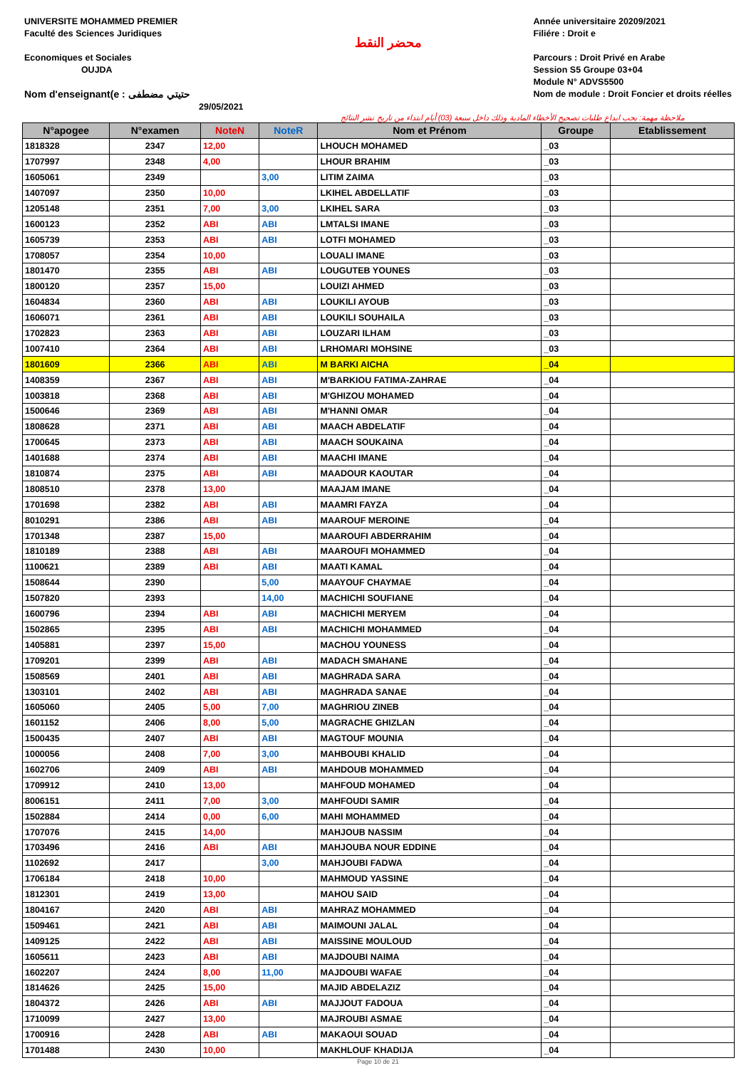UNIVERSITE MOHAMMED PREMIER
Faculté des Sciences Juridiques
Economiques et Sociales
OUJDA
Nom d'enseignant(e : حتيتي مضطفى
29/05/2021
محضر النقط
Année universitaire 20209/2021
Filiére : Droit e
Parcours : Droit Privé en Arabe
Session S5 Groupe 03+04
Module N° ADVS5500
Nom de module : Droit Foncier et droits réelles
ملاحظة مهمة: يجب ايداع طلبات تصحيح الأخطاء المادية وذلك داخل سبعة (03) أيام ابتداء من تاريخ نشر النتائج
| N°apogee | N°examen | NoteN | NoteR | Nom et Prénom | Groupe | Etablissement |
| --- | --- | --- | --- | --- | --- | --- |
| 1818328 | 2347 | 12,00 | | LHOUCH MOHAMED | _03 | |
| 1707997 | 2348 | 4,00 | | LHOUR BRAHIM | _03 | |
| 1605061 | 2349 | | 3,00 | LITIM ZAIMA | _03 | |
| 1407097 | 2350 | 10,00 | | LKIHEL ABDELLATIF | _03 | |
| 1205148 | 2351 | 7,00 | 3,00 | LKIHEL SARA | _03 | |
| 1600123 | 2352 | ABI | ABI | LMTALSI IMANE | _03 | |
| 1605739 | 2353 | ABI | ABI | LOTFI MOHAMED | _03 | |
| 1708057 | 2354 | 10,00 | | LOUALI IMANE | _03 | |
| 1801470 | 2355 | ABI | ABI | LOUGUTEB YOUNES | _03 | |
| 1800120 | 2357 | 15,00 | | LOUIZI AHMED | _03 | |
| 1604834 | 2360 | ABI | ABI | LOUKILI AYOUB | _03 | |
| 1606071 | 2361 | ABI | ABI | LOUKILI SOUHAILA | _03 | |
| 1702823 | 2363 | ABI | ABI | LOUZARI ILHAM | _03 | |
| 1007410 | 2364 | ABI | ABI | LRHOMARI MOHSINE | _03 | |
| 1801609 | 2366 | ABI | ABI | M BARKI AICHA | _04 | |
| 1408359 | 2367 | ABI | ABI | M'BARKIOU FATIMA-ZAHRAE | _04 | |
| 1003818 | 2368 | ABI | ABI | M'GHIZOU MOHAMED | _04 | |
| 1500646 | 2369 | ABI | ABI | M'HANNI OMAR | _04 | |
| 1808628 | 2371 | ABI | ABI | MAACH ABDELATIF | _04 | |
| 1700645 | 2373 | ABI | ABI | MAACH SOUKAINA | _04 | |
| 1401688 | 2374 | ABI | ABI | MAACHI IMANE | _04 | |
| 1810874 | 2375 | ABI | ABI | MAADOUR KAOUTAR | _04 | |
| 1808510 | 2378 | 13,00 | | MAAJAM IMANE | _04 | |
| 1701698 | 2382 | ABI | ABI | MAAMRI FAYZA | _04 | |
| 8010291 | 2386 | ABI | ABI | MAAROUF MEROINE | _04 | |
| 1701348 | 2387 | 15,00 | | MAAROUFI ABDERRAHIM | _04 | |
| 1810189 | 2388 | ABI | ABI | MAAROUFI MOHAMMED | _04 | |
| 1100621 | 2389 | ABI | ABI | MAATI KAMAL | _04 | |
| 1508644 | 2390 | | 5,00 | MAAYOUF CHAYMAE | _04 | |
| 1507820 | 2393 | | 14,00 | MACHICHI SOUFIANE | _04 | |
| 1600796 | 2394 | ABI | ABI | MACHICHI MERYEM | _04 | |
| 1502865 | 2395 | ABI | ABI | MACHICHI MOHAMMED | _04 | |
| 1405881 | 2397 | 15,00 | | MACHOU YOUNESS | _04 | |
| 1709201 | 2399 | ABI | ABI | MADACH SMAHANE | _04 | |
| 1508569 | 2401 | ABI | ABI | MAGHRADA SARA | _04 | |
| 1303101 | 2402 | ABI | ABI | MAGHRADA SANAE | _04 | |
| 1605060 | 2405 | 5,00 | 7,00 | MAGHRIOU ZINEB | _04 | |
| 1601152 | 2406 | 8,00 | 5,00 | MAGRACHE GHIZLAN | _04 | |
| 1500435 | 2407 | ABI | ABI | MAGTOUF MOUNIA | _04 | |
| 1000056 | 2408 | 7,00 | 3,00 | MAHBOUBI KHALID | _04 | |
| 1602706 | 2409 | ABI | ABI | MAHDOUB MOHAMMED | _04 | |
| 1709912 | 2410 | 13,00 | | MAHFOUD MOHAMED | _04 | |
| 8006151 | 2411 | 7,00 | 3,00 | MAHFOUDI SAMIR | _04 | |
| 1502884 | 2414 | 0,00 | 6,00 | MAHI MOHAMMED | _04 | |
| 1707076 | 2415 | 14,00 | | MAHJOUB NASSIM | _04 | |
| 1703496 | 2416 | ABI | ABI | MAHJOUBA NOUR EDDINE | _04 | |
| 1102692 | 2417 | | 3,00 | MAHJOUBI FADWA | _04 | |
| 1706184 | 2418 | 10,00 | | MAHMOUD YASSINE | _04 | |
| 1812301 | 2419 | 13,00 | | MAHOU SAID | _04 | |
| 1804167 | 2420 | ABI | ABI | MAHRAZ MOHAMMED | _04 | |
| 1509461 | 2421 | ABI | ABI | MAIMOUNI JALAL | _04 | |
| 1409125 | 2422 | ABI | ABI | MAISSINE MOULOUD | _04 | |
| 1605611 | 2423 | ABI | ABI | MAJDOUBI NAIMA | _04 | |
| 1602207 | 2424 | 8,00 | 11,00 | MAJDOUBI WAFAE | _04 | |
| 1814626 | 2425 | 15,00 | | MAJID ABDELAZIZ | _04 | |
| 1804372 | 2426 | ABI | ABI | MAJJOUT FADOUA | _04 | |
| 1710099 | 2427 | 13,00 | | MAJROUBI ASMAE | _04 | |
| 1700916 | 2428 | ABI | ABI | MAKAOUI SOUAD | _04 | |
| 1701488 | 2430 | 10,00 | | MAKHLOUF KHADIJA | _04 | |
Page 10 de 21